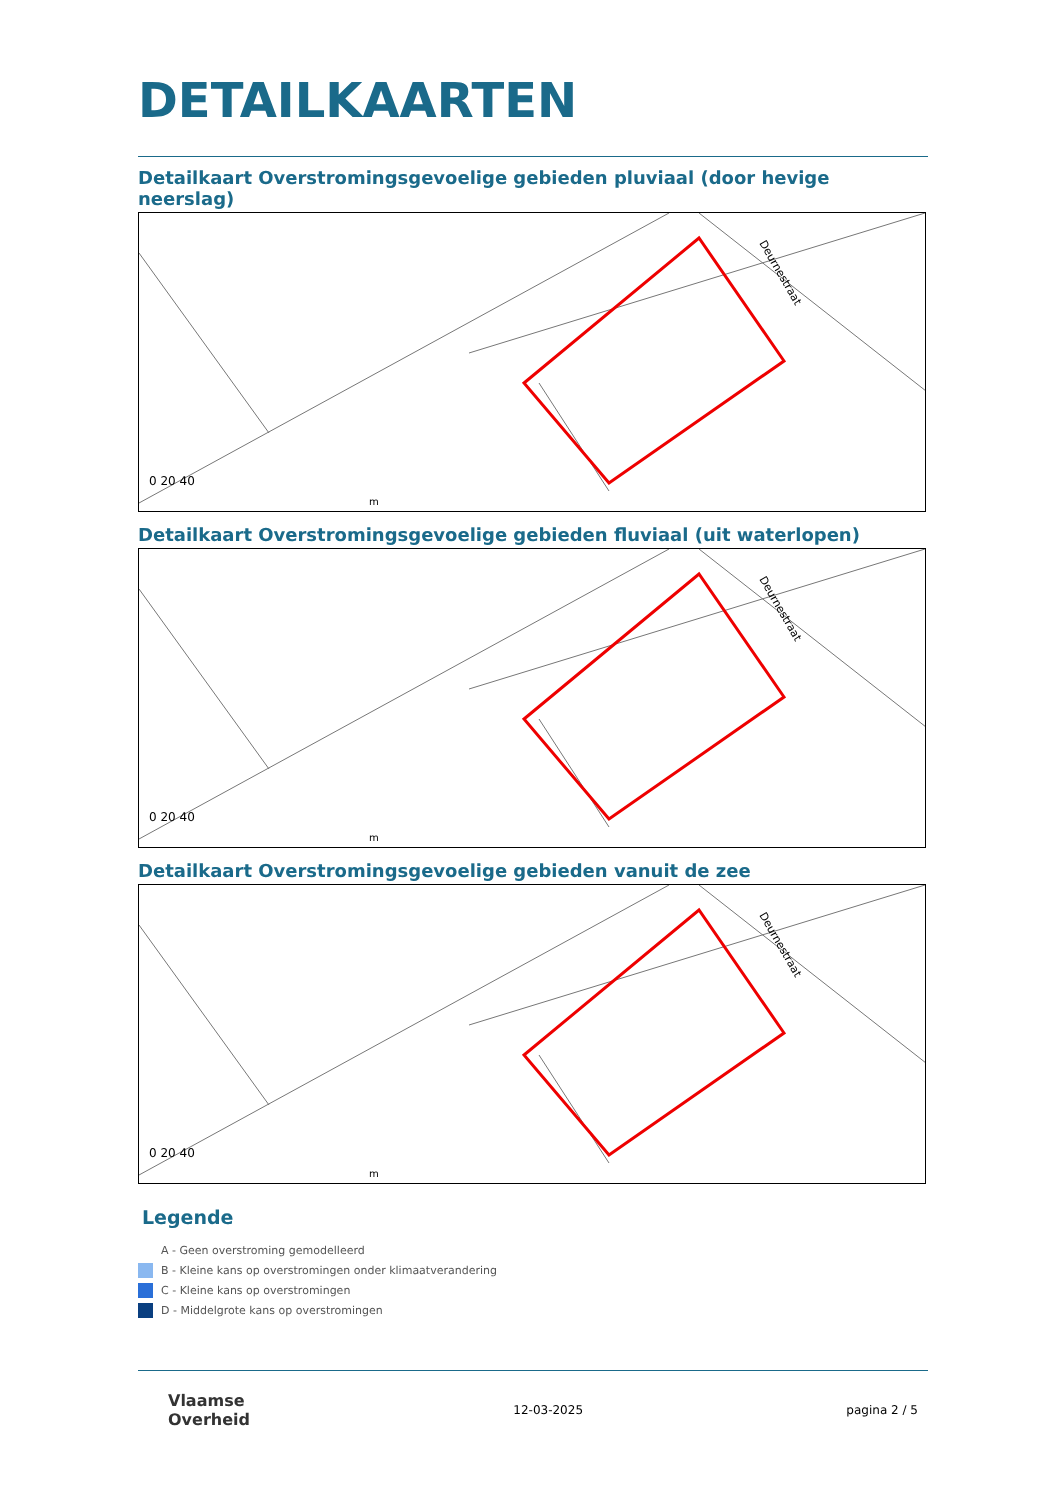DETAILKAARTEN
Detailkaart Overstromingsgevoelige gebieden pluviaal (door hevige neerslag)
0 20 40
m
Deurnestraat
Detailkaart Overstromingsgevoelige gebieden fluviaal (uit waterlopen)
0 20 40
m
Deurnestraat
Detailkaart Overstromingsgevoelige gebieden vanuit de zee
0 20 40
m
Deurnestraat
Legende
A - Geen overstroming gemodelleerd
B - Kleine kans op overstromingen onder klimaatverandering
C - Kleine kans op overstromingen
D - Middelgrote kans op overstromingen
Vlaamse
Overheid
12-03-2025 pagina 2 / 5